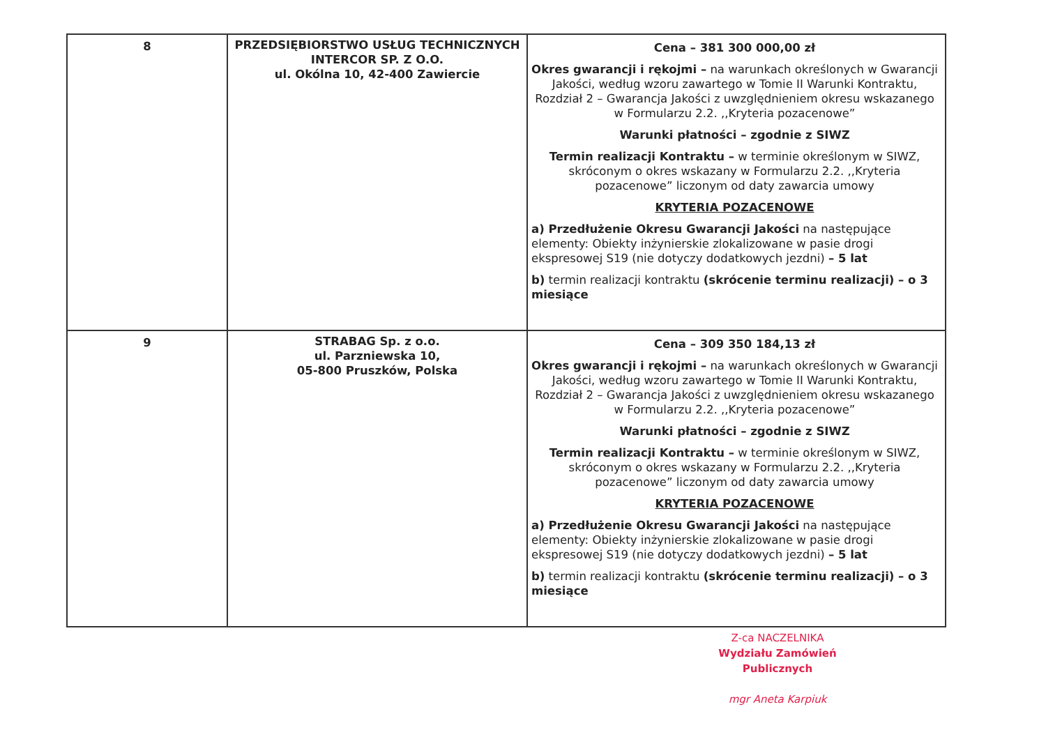| 8 | PRZEDSIĘBIORSTWO USŁUG TECHNICZNYCH INTERCOR SP. Z O.O. ul. Okólna 10, 42-400 Zawiercie | Cena – 381 300 000,00 zł Okres gwarancji i rękojmi – na warunkach określonych w Gwarancji Jakości, według wzoru zawartego w Tomie II Warunki Kontraktu, Rozdział 2 – Gwarancja Jakości z uwzględnieniem okresu wskazanego w Formularzu 2.2. ,,Kryteria pozacenowe” Warunki płatności – zgodnie z SIWZ Termin realizacji Kontraktu – w terminie określonym w SIWZ, skróconym o okres wskazany w Formularzu 2.2. ,,Kryteria pozacenowe” liczonym od daty zawarcia umowy KRYTERIA POZACENOWE a) Przedłużenie Okresu Gwarancji Jakości na następujące elementy: Obiekty inżynierskie zlokalizowane w pasie drogi ekspresowej S19 (nie dotyczy dodatkowych jezdni) – 5 lat b) termin realizacji kontraktu (skrócenie terminu realizacji) – o 3 miesiące |
| 9 | STRABAG Sp. z o.o. ul. Parzniewska 10, 05-800 Pruszków, Polska | Cena – 309 350 184,13 zł Okres gwarancji i rękojmi – na warunkach określonych w Gwarancji Jakości, według wzoru zawartego w Tomie II Warunki Kontraktu, Rozdział 2 – Gwarancja Jakości z uwzględnieniem okresu wskazanego w Formularzu 2.2. ,,Kryteria pozacenowe” Warunki płatności – zgodnie z SIWZ Termin realizacji Kontraktu – w terminie określonym w SIWZ, skróconym o okres wskazany w Formularzu 2.2. ,,Kryteria pozacenowe” liczonym od daty zawarcia umowy KRYTERIA POZACENOWE a) Przedłużenie Okresu Gwarancji Jakości na następujące elementy: Obiekty inżynierskie zlokalizowane w pasie drogi ekspresowej S19 (nie dotyczy dodatkowych jezdni) – 5 lat b) termin realizacji kontraktu (skrócenie terminu realizacji) – o 3 miesiące |
Z-ca NACZELNIKA
Wydziału Zamówień Publicznych
mgr Aneta Karpiuk